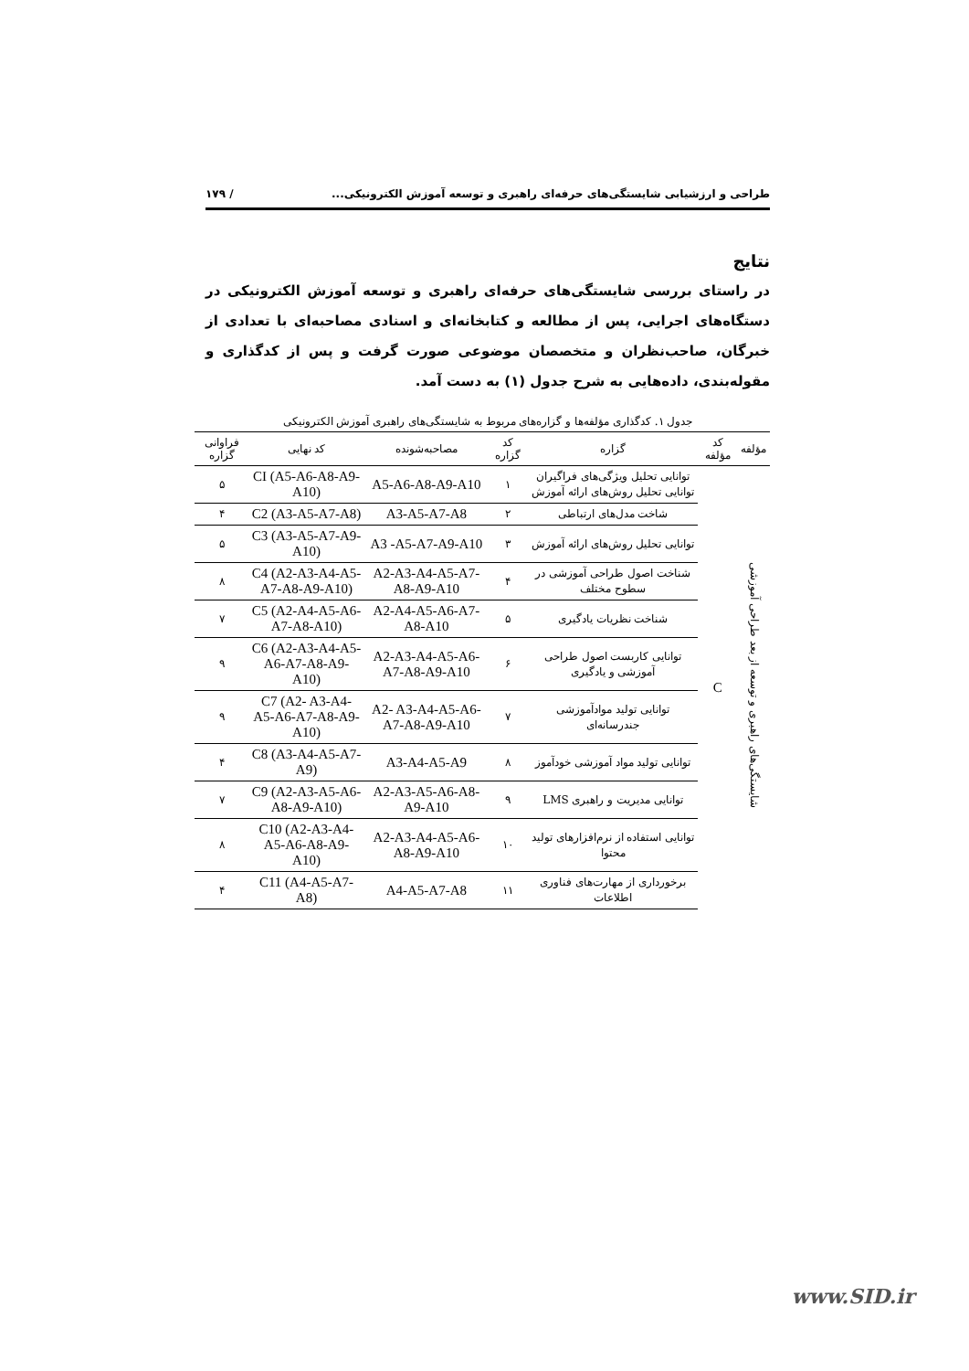طراحی و ارزشیابی شایستگی‌های حرفه‌ای راهبری و توسعه آموزش الکترونیکی... / ۱۷۹
نتایج
در راستای بررسی شایستگی‌های حرفه‌ای راهبری و توسعه آموزش الکترونیکی در دستگاه‌های اجرایی، پس از مطالعه و کتابخانه‌ای و اسنادی مصاحبه‌ای با تعدادی از خبرگان، صاحب‌نظران و متخصصان موضوعی صورت گرفت و پس از کدگذاری و مقوله‌بندی، داده‌هایی به شرح جدول (۱) به دست آمد.
جدول ۱. کدگذاری مؤلفه‌ها و گزاره‌های مربوط به شایستگی‌های راهبری آموزش الکترونیکی
| مؤلفه | کد مؤلفه | گزاره | کد گزاره | مصاحبه‌شونده | کد نهایی | فراوانی گزاره |
| --- | --- | --- | --- | --- | --- | --- |
| شایستگی‌های راهبری و توسعه از بعد طراحی آموزشی | C | توانایی تحلیل ویژگی‌های فراگیران توانایی تحلیل روش‌های ارائه آموزش | ۱ | A5-A6-A8-A9-A10 | CI (A5-A6-A8-A9-A10) | ۵ |
| | | شاخت مدل‌های ارتباطی | ۲ | A3-A5-A7-A8 | C2 (A3-A5-A7-A8) | ۴ |
| | | توانایی تحلیل روش‌های ارائه آموزش | ۳ | A3 -A5-A7-A9-A10 | C3 (A3-A5-A7-A9-A10) | ۵ |
| | | شناخت اصول طراحی آموزشی در سطوح مختلف | ۴ | A2-A3-A4-A5-A7-A8-A9-A10 | C4 (A2-A3-A4-A5-A7-A8-A9-A10) | ۸ |
| | | شناخت نظریات یادگیری | ۵ | A2-A4-A5-A6-A7-A8-A10 | C5 (A2-A4-A5-A6-A7-A8-A10) | ۷ |
| | | توانایی کاربست اصول طراحی آموزشی و یادگیری | ۶ | A2-A3-A4-A5-A6-A7-A8-A9-A10 | C6 (A2-A3-A4-A5-A6-A7-A8-A9-A10) | ۹ |
| | | توانایی تولید موادآموزشی جندرسانه‌ای | ۷ | A2- A3-A4-A5-A6-A7-A8-A9-A10 | C7 (A2- A3-A4-A5-A6-A7-A8-A9-A10) | ۹ |
| | | توانایی تولید مواد آموزشی خودآموز | ۸ | A3-A4-A5-A9 | C8 (A3-A4-A5-A7- A9) | ۴ |
| | | توانایی مدیریت و راهبری LMS | ۹ | A2-A3-A5-A6-A8-A9-A10 | C9 (A2-A3-A5-A6-A8-A9-A10) | ۷ |
| | | توانایی استفاده از نرم‌افزارهای تولید محتوا | ۱۰ | A2-A3-A4-A5-A6-A8-A9-A10 | C10 (A2-A3-A4- A5-A6-A8-A9-A10) | ۸ |
| | | برخورداری از مهارت‌های فناوری اطلاعات | ۱۱ | A4-A5-A7-A8 | C11 (A4-A5-A7-A8) | ۴ |
www.SID.ir